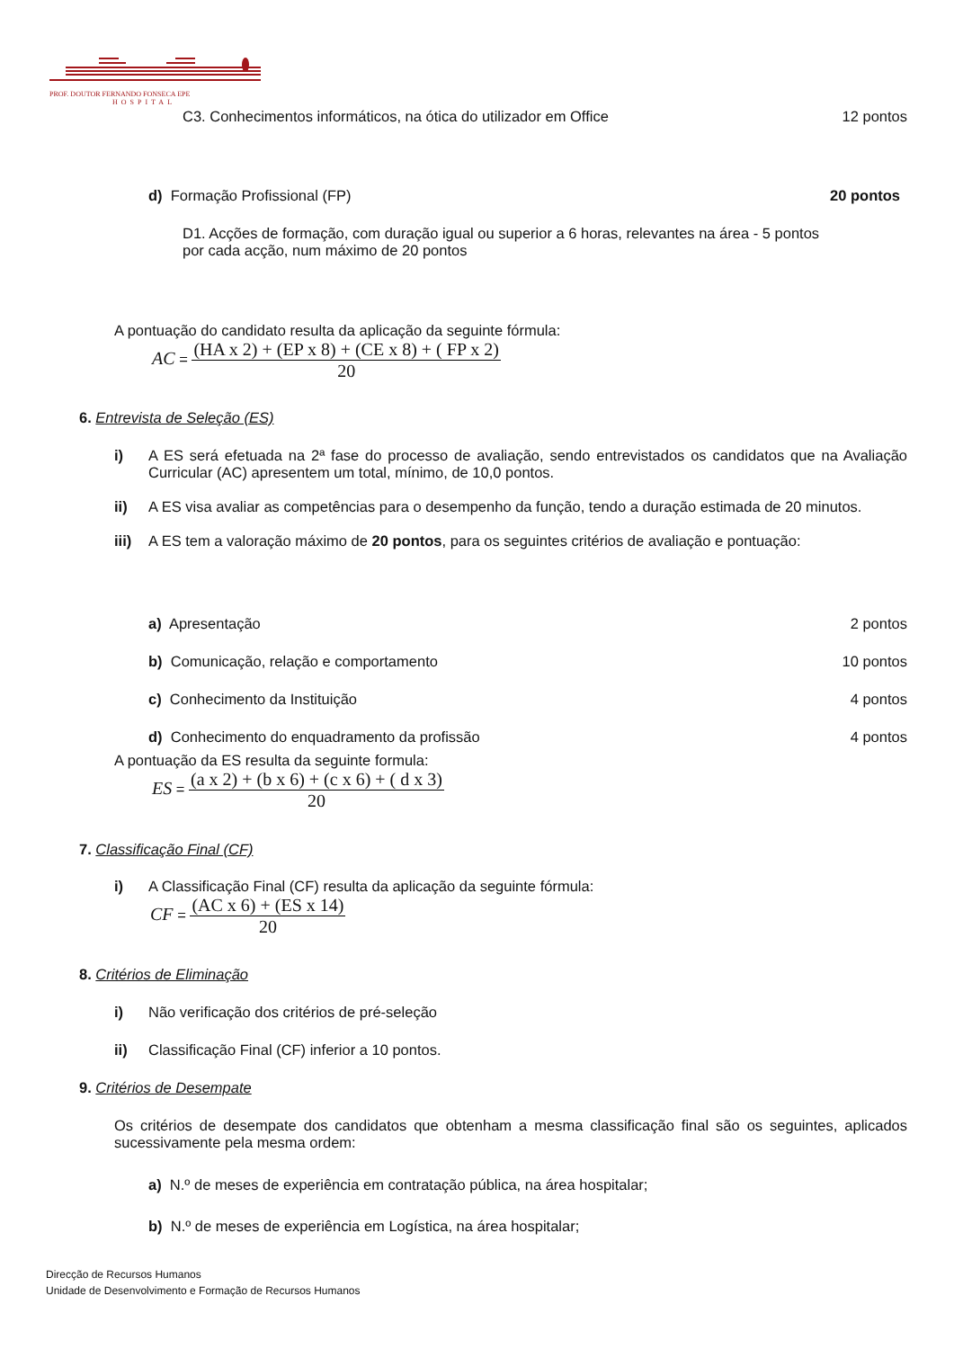PROF. DOUTOR FERNANDO FONSECA EPE
HOSPITAL
C3. Conhecimentos informáticos, na ótica do utilizador em Office 12 pontos
d) Formação Profissional (FP) 20 pontos
D1. Acções de formação, com duração igual ou superior a 6 horas, relevantes na área - 5 pontos por cada acção, num máximo de 20 pontos
A pontuação do candidato resulta da aplicação da seguinte fórmula:
AC =
(HA x 2) + (EP x 8) + (CE x 8) + ( FP x 2)
20
6. Entrevista de Seleção (ES)
i) A ES será efetuada na 2ª fase do processo de avaliação, sendo entrevistados os candidatos que na Avaliação Curricular (AC) apresentem um total, mínimo, de 10,0 pontos.
ii) A ES visa avaliar as competências para o desempenho da função, tendo a duração estimada de 20 minutos.
iii) A ES tem a valoração máximo de 20 pontos, para os seguintes critérios de avaliação e pontuação:
a) Apresentação 2 pontos
b) Comunicação, relação e comportamento 10 pontos
c) Conhecimento da Instituição 4 pontos
d) Conhecimento do enquadramento da profissão 4 pontos
A pontuação da ES resulta da seguinte formula:
ES =
(a x 2) + (b x 6) + (c x 6) + ( d x 3)
20
7. Classificação Final (CF)
i) A Classificação Final (CF) resulta da aplicação da seguinte fórmula:
CF =
(AC x 6) + (ES x 14)
20
8. Critérios de Eliminação
i) Não verificação dos critérios de pré-seleção
ii) Classificação Final (CF) inferior a 10 pontos.
9. Critérios de Desempate
Os critérios de desempate dos candidatos que obtenham a mesma classificação final são os seguintes, aplicados sucessivamente pela mesma ordem:
a) N.º de meses de experiência em contratação pública, na área hospitalar;
b) N.º de meses de experiência em Logística, na área hospitalar;
Direcção de Recursos Humanos
Unidade de Desenvolvimento e Formação de Recursos Humanos